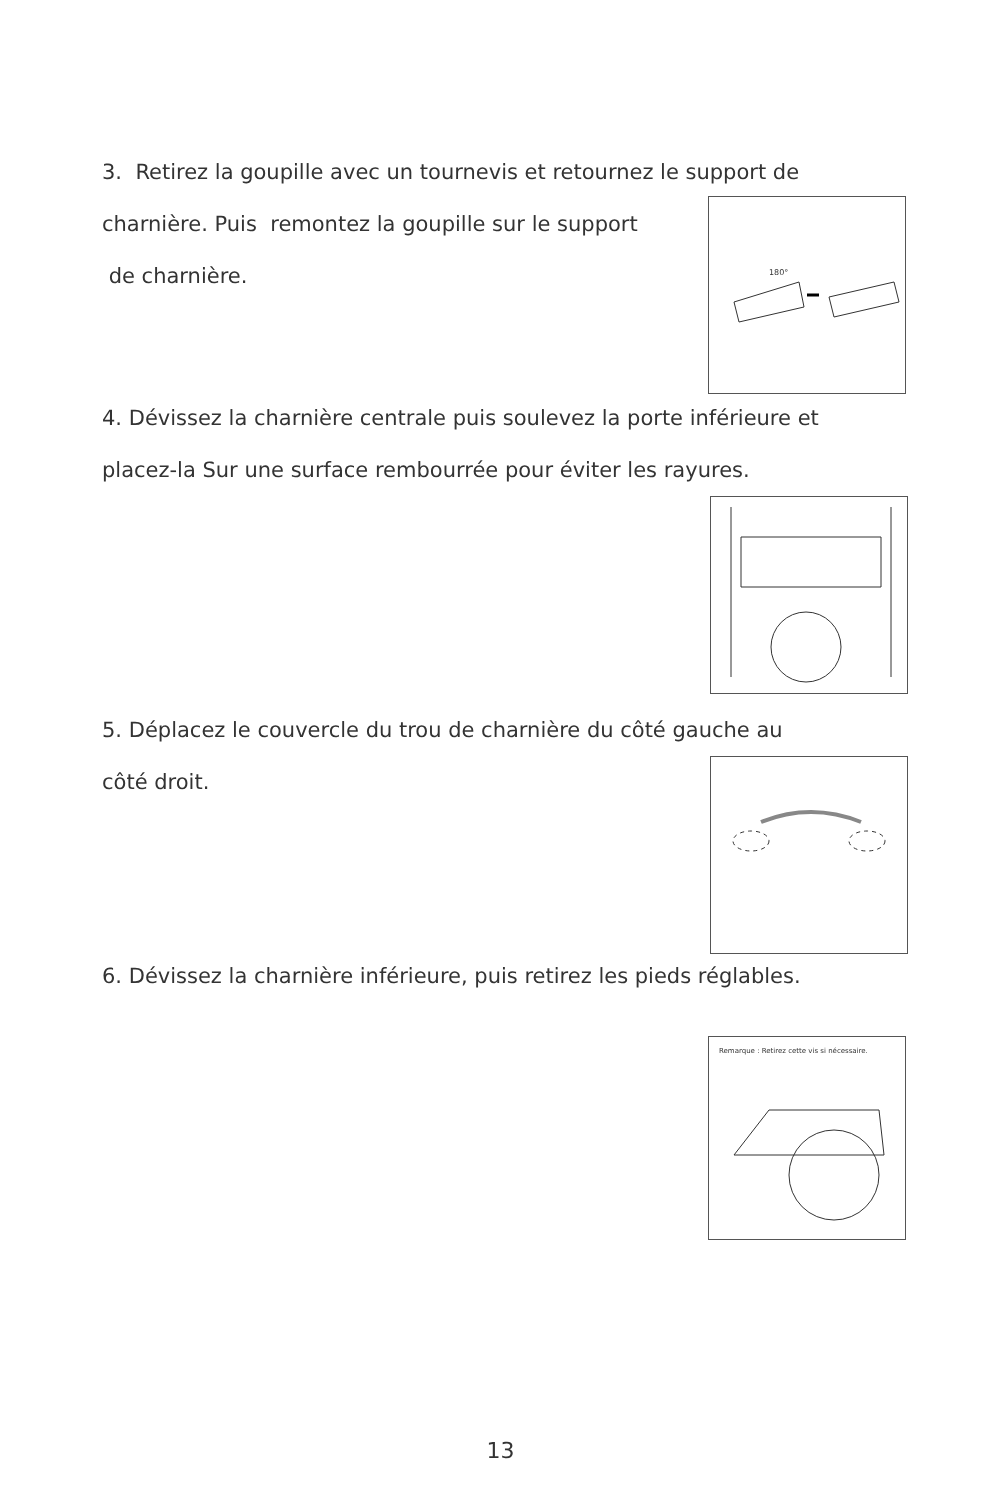3. Retirez la goupille avec un tournevis et retournez le support de
charnière. Puis remontez la goupille sur le support
de charnière.
180°
4. Dévissez la charnière centrale puis soulevez la porte inférieure et
placez-la Sur une surface rembourrée pour éviter les rayures.
5. Déplacez le couvercle du trou de charnière du côté gauche au
côté droit.
6. Dévissez la charnière inférieure, puis retirez les pieds réglables.
Remarque : Retirez cette vis si nécessaire.
13